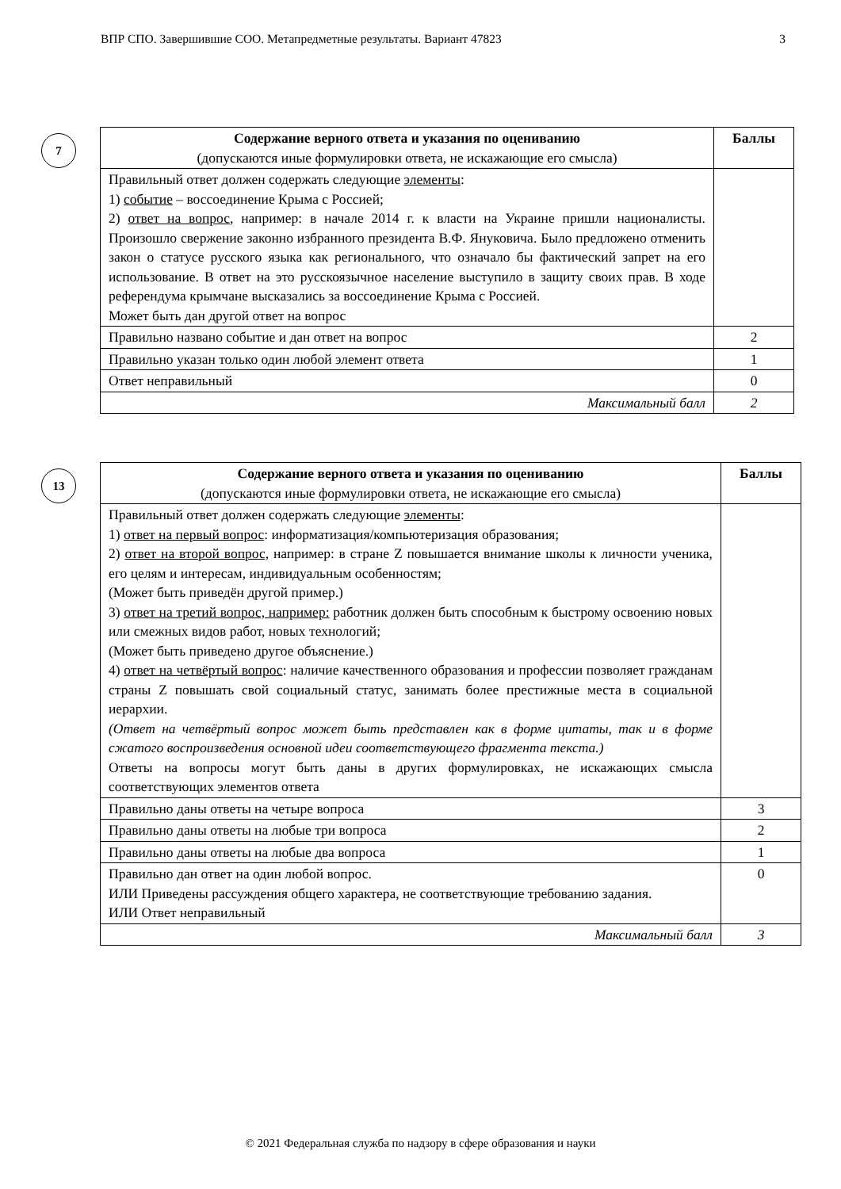ВПР СПО. Завершившие СОО. Метапредметные результаты. Вариант 47823 3
7
| Содержание верного ответа и указания по оцениванию (допускаются иные формулировки ответа, не искажающие его смысла) | Баллы |
| --- | --- |
| Правильный ответ должен содержать следующие элементы : 1) событие – воссоединение Крыма с Россией; 2) ответ на вопрос , например: в начале 2014 г. к власти на Украине пришли националисты. Произошло свержение законно избранного президента В.Ф. Януковича. Было предложено отменить закон о статусе русского языка как регионального, что означало бы фактический запрет на его использование. В ответ на это русскоязычное население выступило в защиту своих прав. В ходе референдума крымчане высказались за воссоединение Крыма с Россией. Может быть дан другой ответ на вопрос | |
| Правильно названо событие и дан ответ на вопрос | 2 |
| Правильно указан только один любой элемент ответа | 1 |
| Ответ неправильный | 0 |
| Максимальный балл | 2 |
13
| Содержание верного ответа и указания по оцениванию (допускаются иные формулировки ответа, не искажающие его смысла) | Баллы |
| --- | --- |
| Правильный ответ должен содержать следующие элементы : 1) ответ на первый вопрос : информатизация/компьютеризация образования; 2) ответ на второй вопрос, например: в стране Z повышается внимание школы к личности ученика, его целям и интересам, индивидуальным особенностям; (Может быть приведён другой пример.) 3) ответ на третий вопрос, например: работник должен быть способным к быстрому освоению новых или смежных видов работ, новых технологий; (Может быть приведено другое объяснение.) 4) ответ на четвёртый вопрос : наличие качественного образования и профессии позволяет гражданам страны Z повышать свой социальный статус, занимать более престижные места в социальной иерархии. (Ответ на четвёртый вопрос может быть представлен как в форме цитаты, так и в форме сжатого воспроизведения основной идеи соответствующего фрагмента текста.) Ответы на вопросы могут быть даны в других формулировках, не искажающих смысла соответствующих элементов ответа | |
| Правильно даны ответы на четыре вопроса | 3 |
| Правильно даны ответы на любые три вопроса | 2 |
| Правильно даны ответы на любые два вопроса | 1 |
| Правильно дан ответ на один любой вопрос. ИЛИ Приведены рассуждения общего характера, не соответствующие требованию задания. ИЛИ Ответ неправильный | 0 |
| Максимальный балл | 3 |
© 2021 Федеральная служба по надзору в сфере образования и науки